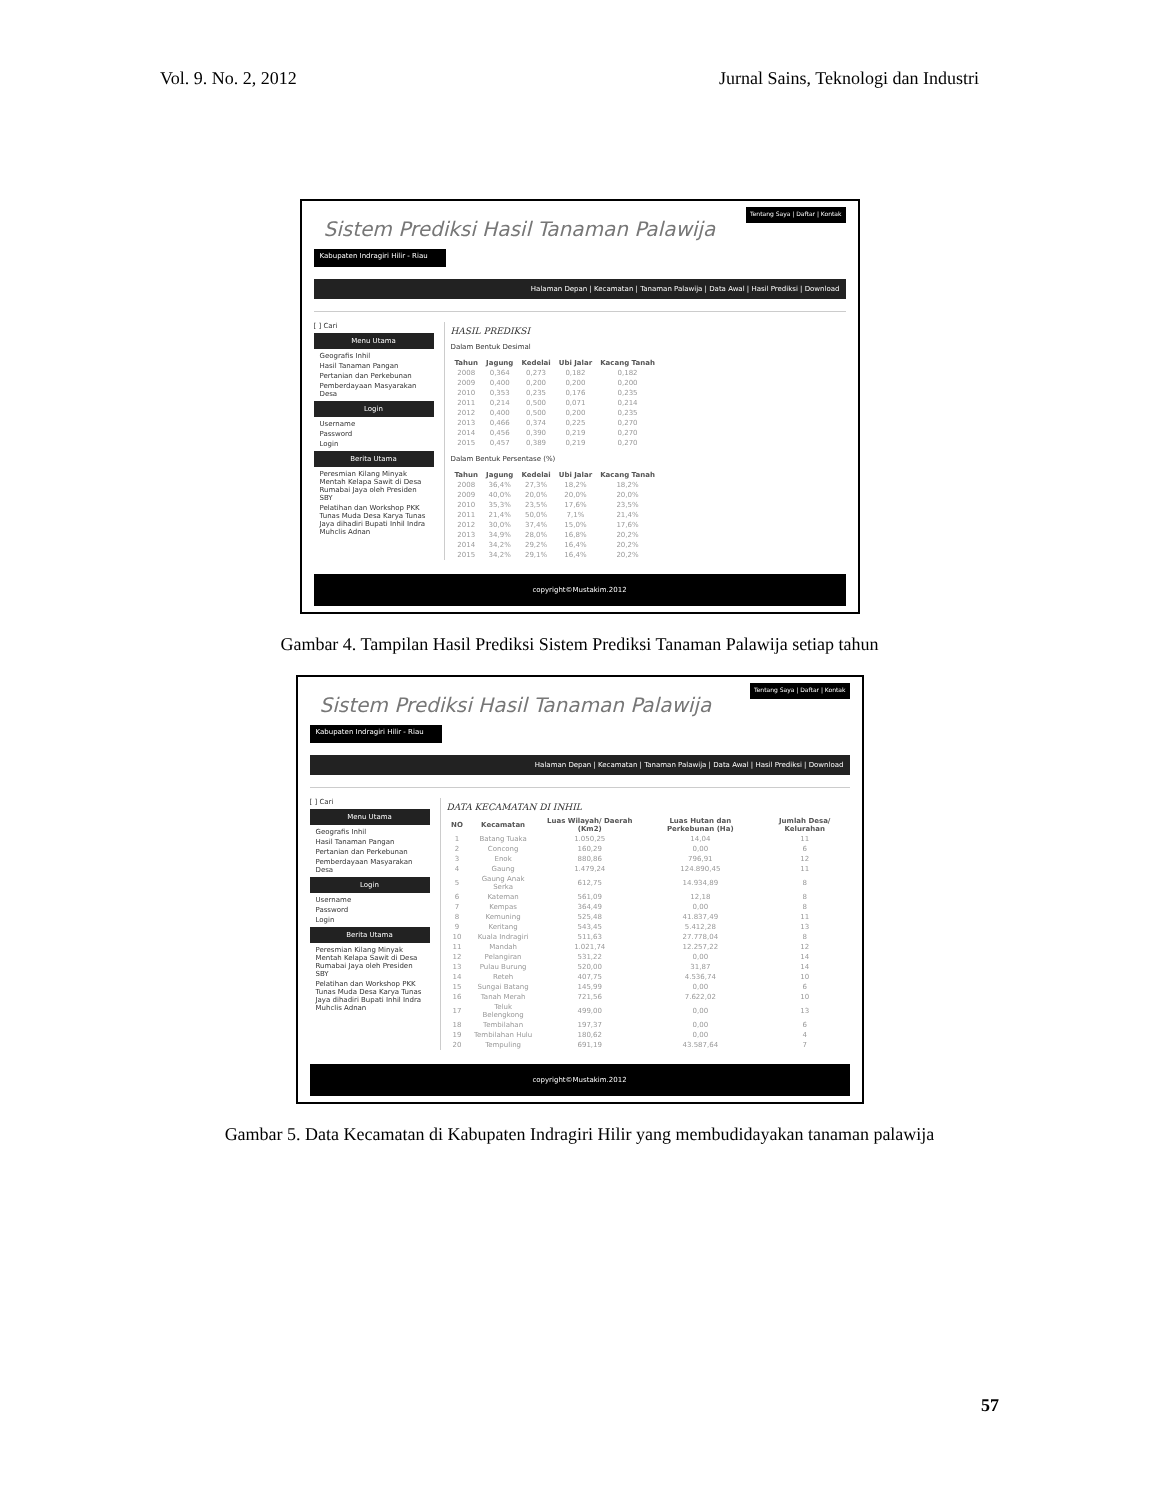Vol. 9. No. 2, 2012 Jurnal Sains, Teknologi dan Industri
Sistem Prediksi Hasil Tanaman Palawija
Tentang Saya | Daftar | Kontak
Kabupaten Indragiri Hilir - Riau
Halaman Depan | Kecamatan | Tanaman Palawija | Data Awal | Hasil Prediksi | Download
[ ] Cari
Menu Utama
Geografis Inhil
Hasil Tanaman Pangan
Pertanian dan Perkebunan
Pemberdayaan Masyarakan Desa
Login
Username
Password
Login
Berita Utama
Peresmian Kilang Minyak Mentah Kelapa Sawit di Desa Rumabai Jaya oleh Presiden SBY
Pelatihan dan Workshop PKK Tunas Muda Desa Karya Tunas Jaya dihadiri Bupati Inhil Indra Muhclis Adnan
HASIL PREDIKSI
Dalam Bentuk Desimal
| Tahun | Jagung | Kedelai | Ubi Jalar | Kacang Tanah |
| --- | --- | --- | --- | --- |
| 2008 | 0,364 | 0,273 | 0,182 | 0,182 |
| 2009 | 0,400 | 0,200 | 0,200 | 0,200 |
| 2010 | 0,353 | 0,235 | 0,176 | 0,235 |
| 2011 | 0,214 | 0,500 | 0,071 | 0,214 |
| 2012 | 0,400 | 0,500 | 0,200 | 0,235 |
| 2013 | 0,466 | 0,374 | 0,225 | 0,270 |
| 2014 | 0,456 | 0,390 | 0,219 | 0,270 |
| 2015 | 0,457 | 0,389 | 0,219 | 0,270 |
Dalam Bentuk Persentase (%)
| Tahun | Jagung | Kedelai | Ubi Jalar | Kacang Tanah |
| --- | --- | --- | --- | --- |
| 2008 | 36,4% | 27,3% | 18,2% | 18,2% |
| 2009 | 40,0% | 20,0% | 20,0% | 20,0% |
| 2010 | 35,3% | 23,5% | 17,6% | 23,5% |
| 2011 | 21,4% | 50,0% | 7,1% | 21,4% |
| 2012 | 30,0% | 37,4% | 15,0% | 17,6% |
| 2013 | 34,9% | 28,0% | 16,8% | 20,2% |
| 2014 | 34,2% | 29,2% | 16,4% | 20,2% |
| 2015 | 34,2% | 29,1% | 16,4% | 20,2% |
copyright©Mustakim.2012
Gambar 4. Tampilan Hasil Prediksi Sistem Prediksi Tanaman Palawija setiap tahun
Sistem Prediksi Hasil Tanaman Palawija
Tentang Saya | Daftar | Kontak
Kabupaten Indragiri Hilir - Riau
Halaman Depan | Kecamatan | Tanaman Palawija | Data Awal | Hasil Prediksi | Download
[ ] Cari
Menu Utama
Geografis Inhil
Hasil Tanaman Pangan
Pertanian dan Perkebunan
Pemberdayaan Masyarakan Desa
Login
Username
Password
Login
Berita Utama
Peresmian Kilang Minyak Mentah Kelapa Sawit di Desa Rumabai Jaya oleh Presiden SBY
Pelatihan dan Workshop PKK Tunas Muda Desa Karya Tunas Jaya dihadiri Bupati Inhil Indra Muhclis Adnan
DATA KECAMATAN DI INHIL
| NO | Kecamatan | Luas Wilayah/ Daerah (Km2) | Luas Hutan dan Perkebunan (Ha) | Jumlah Desa/ Kelurahan |
| --- | --- | --- | --- | --- |
| 1 | Batang Tuaka | 1.050,25 | 14,04 | 11 |
| 2 | Concong | 160,29 | 0,00 | 6 |
| 3 | Enok | 880,86 | 796,91 | 12 |
| 4 | Gaung | 1.479,24 | 124.890,45 | 11 |
| 5 | Gaung Anak Serka | 612,75 | 14.934,89 | 8 |
| 6 | Kateman | 561,09 | 12,18 | 8 |
| 7 | Kempas | 364,49 | 0,00 | 8 |
| 8 | Kemuning | 525,48 | 41.837,49 | 11 |
| 9 | Keritang | 543,45 | 5.412,28 | 13 |
| 10 | Kuala Indragiri | 511,63 | 27.778,04 | 8 |
| 11 | Mandah | 1.021,74 | 12.257,22 | 12 |
| 12 | Pelangiran | 531,22 | 0,00 | 14 |
| 13 | Pulau Burung | 520,00 | 31,87 | 14 |
| 14 | Reteh | 407,75 | 4.536,74 | 10 |
| 15 | Sungai Batang | 145,99 | 0,00 | 6 |
| 16 | Tanah Merah | 721,56 | 7.622,02 | 10 |
| 17 | Teluk Belengkong | 499,00 | 0,00 | 13 |
| 18 | Tembilahan | 197,37 | 0,00 | 6 |
| 19 | Tembilahan Hulu | 180,62 | 0,00 | 4 |
| 20 | Tempuling | 691,19 | 43.587,64 | 7 |
copyright©Mustakim.2012
Gambar 5. Data Kecamatan di Kabupaten Indragiri Hilir yang membudidayakan tanaman palawija
57